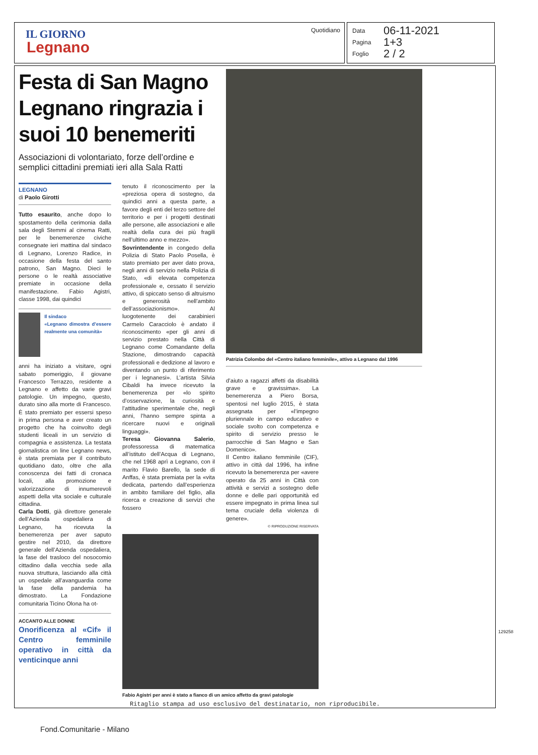IL GIORNO
Legnano
Quotidiano
Data 06-11-2021
Pagina 1+3
Foglio 2 / 2
Festa di San Magno Legnano ringrazia i suoi 10 benemeriti
Associazioni di volontariato, forze dell’ordine e semplici cittadini premiati ieri alla Sala Ratti
LEGNANO
di Paolo Girotti
Tutto esaurito, anche dopo lo spostamento della cerimonia dalla sala degli Stemmi al cinema Ratti, per le benemerenze civiche consegnate ieri mattina dal sindaco di Legnano, Lorenzo Radice, in occasione della festa del santo patrono, San Magno. Dieci le persone o le realtà associative premiate in occasione della manifestazione. Fabio Agistri, classe 1998, dai quindici
Il sindaco
«Legnano dimostra d’essere realmente una comunità»
anni ha iniziato a visitare, ogni sabato pomeriggio, il giovane Francesco Terrazzo, residente a Legnano e affetto da varie gravi patologie. Un impegno, questo, durato sino alla morte di Francesco. È stato premiato per essersi speso in prima persona e aver creato un progetto che ha coinvolto degli studenti liceali in un servizio di compagnia e assistenza. La testata giornalistica on line Legnano news, è stata premiata per il contributo quotidiano dato, oltre che alla conoscenza dei fatti di cronaca locali, alla promozione e valorizzazione di innumerevoli aspetti della vita sociale e culturale cittadina.
Carla Dotti, già direttore generale dell’Azienda ospedaliera di Legnano, ha ricevuta la benemerenza per aver saputo gestire nel 2010, da direttore generale dell’Azienda ospedaliera, la fase del trasloco del nosocomio cittadino dalla vecchia sede alla nuova struttura, lasciando alla città un ospedale all’avanguardia come la fase della pandemia ha dimostrato. La Fondazione comunitaria Ticino Olona ha ot-
ACCANTO ALLE DONNE
Onorificenza al «Cif» il Centro femminile operativo in città da venticinque anni
tenuto il riconoscimento per la «preziosa opera di sostegno, da quindici anni a questa parte, a favore degli enti del terzo settore del territorio e per i progetti destinati alle persone, alle associazioni e alle realtà della cura dei più fragili nell’ultimo anno e mezzo».
Sovrintendente in congedo della Polizia di Stato Paolo Posella, è stato premiato per aver dato prova, negli anni di servizio nella Polizia di Stato, «di elevata competenza professionale e, cessato il servizio attivo, di spiccato senso di altruismo e generosità nell’ambito dell’associazionismo». Al luogotenente dei carabinieri Carmelo Caracciolo è andato il riconoscimento «per gli anni di servizio prestato nella Città di Legnano come Comandante della Stazione, dimostrando capacità professionali e dedizione al lavoro e diventando un punto di riferimento per i legnanesi». L’artista Silvia Cibaldi ha invece ricevuto la benemerenza per «lo spirito d’osservazione, la curiosità e l’attitudine sperimentale che, negli anni, l’hanno sempre spinta a ricercare nuovi e originali linguaggi».
Teresa Giovanna Salerio, professoressa di matematica all’istituto dell’Acqua di Legnano, che nel 1968 aprì a Legnano, con il marito Flavio Barello, la sede di Anffas, è stata premiata per la «vita dedicata, partendo dall’esperienza in ambito familiare del figlio, alla ricerca e creazione di servizi che fossero
Patrizia Colombo del «Centro italiano femminile», attivo a Legnano dal 1996
d’aiuto a ragazzi affetti da disabilità grave e gravissima». La benemerenza a Piero Borsa, spentosi nel luglio 2015, è stata assegnata per «l’impegno pluriennale in campo educativo e sociale svolto con competenza e spirito di servizio presso le parrocchie di San Magno e San Domenico».
Il Centro italiano femminile (CIF), attivo in città dal 1996, ha infine ricevuto la benemerenza per «avere operato da 25 anni in Città con attività e servizi a sostegno delle donne e delle pari opportunità ed essere impegnato in prima linea sul tema cruciale della violenza di genere».
© RIPRODUZIONE RISERVATA
Fabio Agistri per anni è stato a fianco di un amico affetto da gravi patologie
Ritaglio stampa ad uso esclusivo del destinatario, non riproducibile.
129258
Fond.Comunitarie - Milano